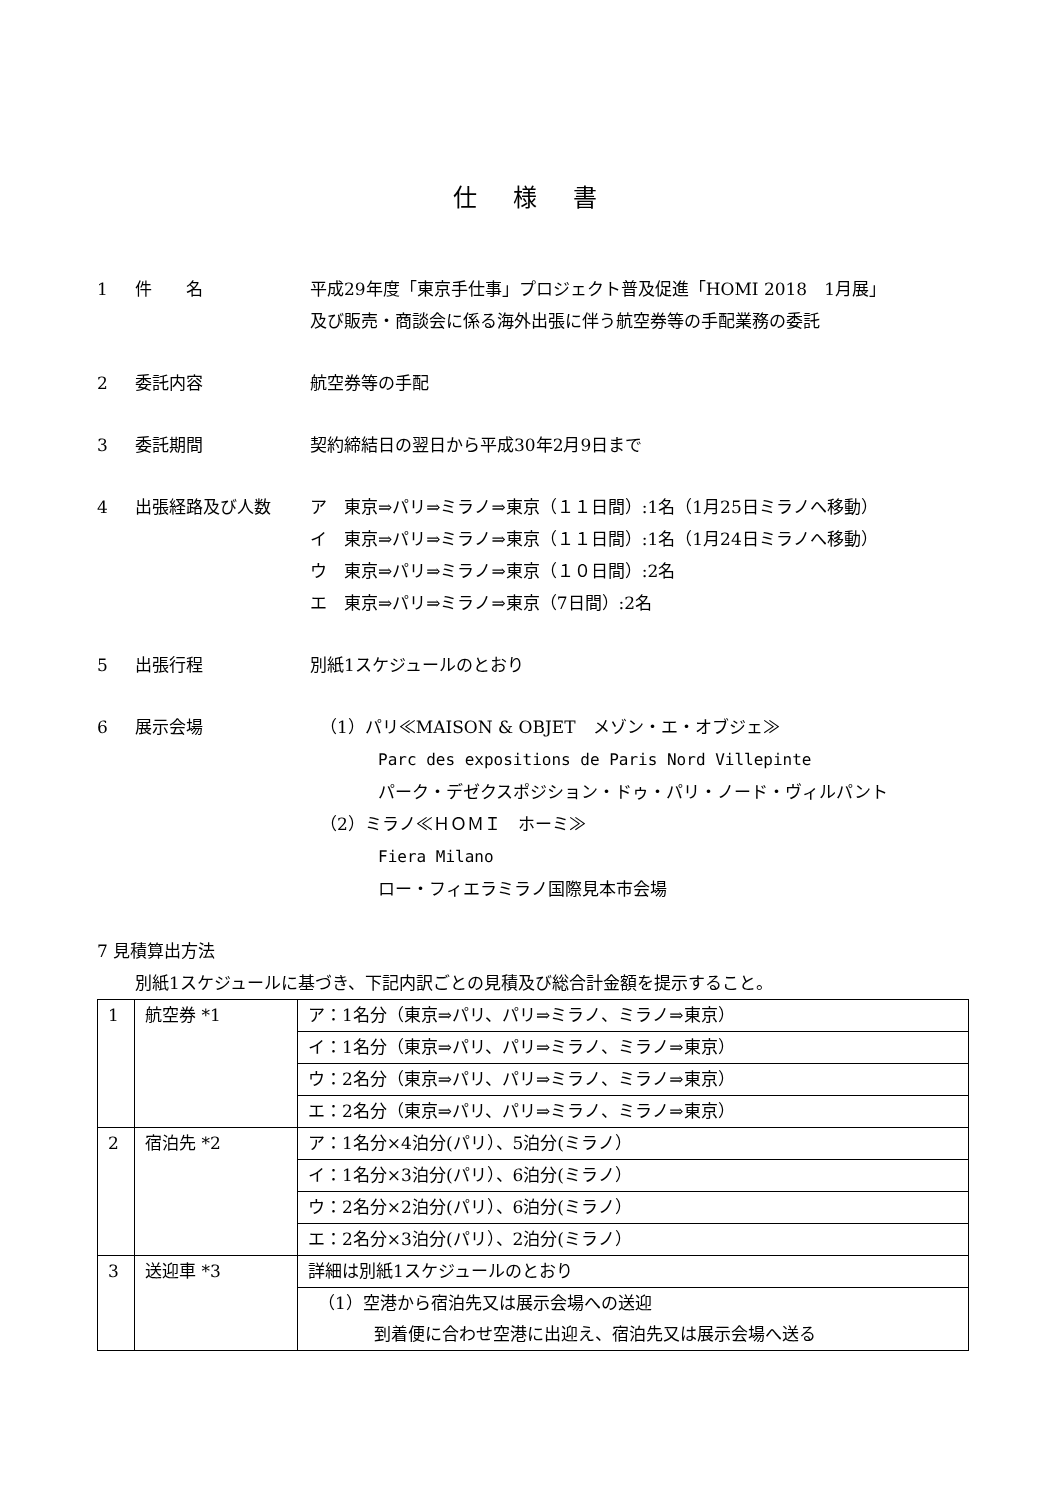仕 様 書
1 件　　名 平成29年度「東京手仕事」プロジェクト普及促進「HOMI 2018　1月展」
及び販売・商談会に係る海外出張に伴う航空券等の手配業務の委託
2 委託内容 航空券等の手配
3 委託期間 契約締結日の翌日から平成30年2月9日まで
4 出張経路及び人数 ア　東京⇒パリ⇒ミラノ⇒東京（１１日間）:1名（1月25日ミラノへ移動）
イ　東京⇒パリ⇒ミラノ⇒東京（１１日間）:1名（1月24日ミラノへ移動）
ウ　東京⇒パリ⇒ミラノ⇒東京（１０日間）:2名
エ　東京⇒パリ⇒ミラノ⇒東京（7日間）:2名
5 出張行程 別紙1スケジュールのとおり
6 展示会場 （1）パリ≪MAISON & OBJET　メゾン・エ・オブジェ≫
Parc des expositions de Paris Nord Villepinte
パーク・デゼクスポジション・ドゥ・パリ・ノード・ヴィルパント
（2）ミラノ≪ＨＯＭＩ　ホーミ≫
Fiera Milano
ロー・フィエラミラノ国際見本市会場
7 見積算出方法
別紙1スケジュールに基づき、下記内訳ごとの見積及び総合計金額を提示すること。
| 1 | 航空券 *1 | ア：1名分（東京⇒パリ、パリ⇒ミラノ、ミラノ⇒東京） |
| | | イ：1名分（東京⇒パリ、パリ⇒ミラノ、ミラノ⇒東京） |
| | | ウ：2名分（東京⇒パリ、パリ⇒ミラノ、ミラノ⇒東京） |
| | | エ：2名分（東京⇒パリ、パリ⇒ミラノ、ミラノ⇒東京） |
| 2 | 宿泊先 *2 | ア：1名分×4泊分(パリ）、5泊分(ミラノ） |
| | | イ：1名分×3泊分(パリ）、6泊分(ミラノ） |
| | | ウ：2名分×2泊分(パリ）、6泊分(ミラノ） |
| | | エ：2名分×3泊分(パリ）、2泊分(ミラノ） |
| 3 | 送迎車 *3 | 詳細は別紙1スケジュールのとおり |
| | | （1）空港から宿泊先又は展示会場への送迎 到着便に合わせ空港に出迎え、宿泊先又は展示会場へ送る |